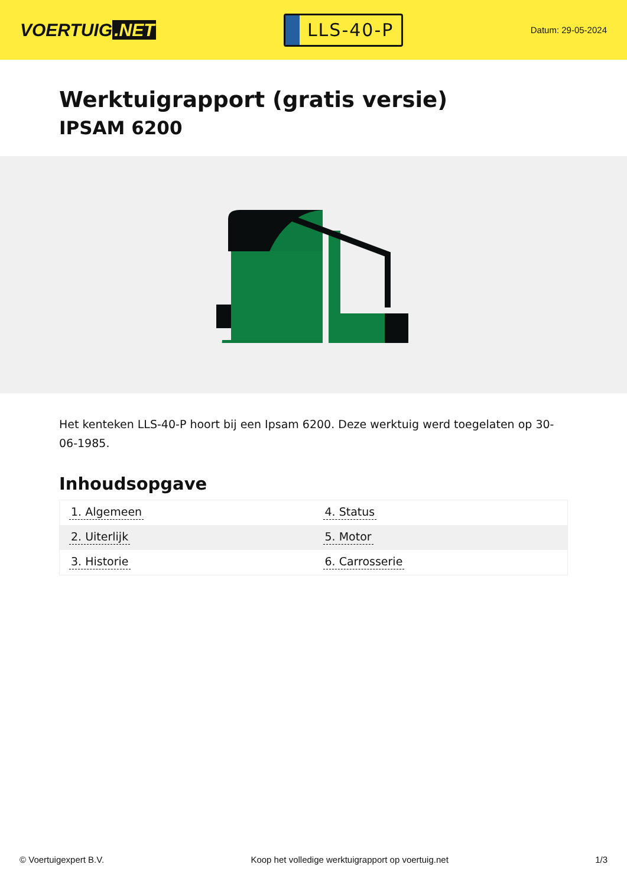VOERTUIG.NET
LLS-40-P
Datum: 29-05-2024
Werktuigrapport (gratis versie)
IPSAM 6200
Het kenteken LLS-40-P hoort bij een Ipsam 6200. Deze werktuig werd toegelaten op 30-06-1985.
Inhoudsopgave
| 1. Algemeen | 4. Status |
| 2. Uiterlijk | 5. Motor |
| 3. Historie | 6. Carrosserie |
© Voertuigexpert B.V. Koop het volledige werktuigrapport op voertuig.net 1/3